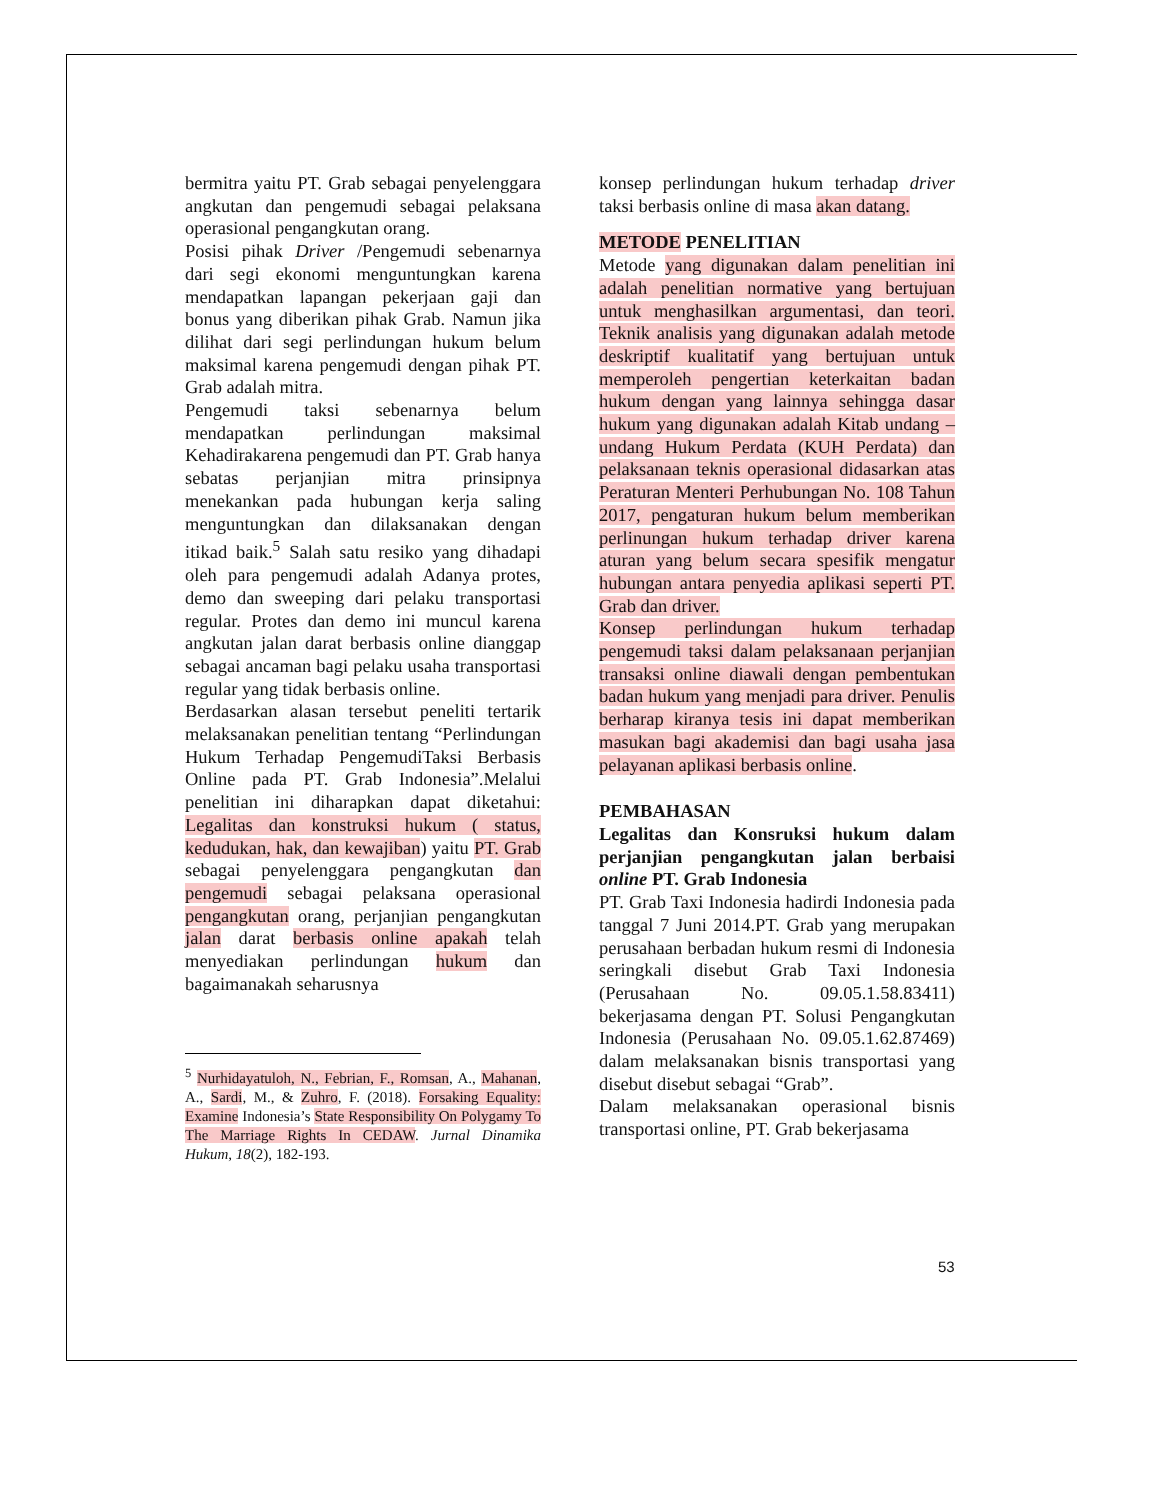bermitra yaitu PT. Grab sebagai penyelenggara angkutan dan pengemudi sebagai pelaksana operasional pengangkutan orang.
Posisi pihak Driver /Pengemudi sebenarnya dari segi ekonomi menguntungkan karena mendapatkan lapangan pekerjaan gaji dan bonus yang diberikan pihak Grab. Namun jika dilihat dari segi perlindungan hukum belum maksimal karena pengemudi dengan pihak PT. Grab adalah mitra.
Pengemudi taksi sebenarnya belum mendapatkan perlindungan maksimal Kehadirakarena pengemudi dan PT. Grab hanya sebatas perjanjian mitra prinsipnya menekankan pada hubungan kerja saling menguntungkan dan dilaksanakan dengan itikad baik.<sup>5</sup> Salah satu resiko yang dihadapi oleh para pengemudi adalah Adanya protes, demo dan sweeping dari pelaku transportasi regular. Protes dan demo ini muncul karena angkutan jalan darat berbasis online dianggap sebagai ancaman bagi pelaku usaha transportasi regular yang tidak berbasis online.
Berdasarkan alasan tersebut peneliti tertarik melaksanakan penelitian tentang “Perlindungan Hukum Terhadap PengemudiTaksi Berbasis Online pada PT. Grab Indonesia”.Melalui penelitian ini diharapkan dapat diketahui: Legalitas dan konstruksi hukum ( status, kedudukan, hak, dan kewajiban) yaitu PT. Grab sebagai penyelenggara pengangkutan dan pengemudi sebagai pelaksana operasional pengangkutan orang, perjanjian pengangkutan jalan darat berbasis online apakah telah menyediakan perlindungan hukum dan bagaimanakah seharusnya
<sup>5</sup> Nurhidayatuloh, N., Febrian, F., Romsan, A., Mahanan, A., Sardi, M., & Zuhro, F. (2018). Forsaking Equality: Examine Indonesia’s State Responsibility On Polygamy To The Marriage Rights In CEDAW. Jurnal Dinamika Hukum, 18(2), 182-193.
konsep perlindungan hukum terhadap driver taksi berbasis online di masa akan datang.
METODE PENELITIAN
Metode yang digunakan dalam penelitian ini adalah penelitian normative yang bertujuan untuk menghasilkan argumentasi, dan teori. Teknik analisis yang digunakan adalah metode deskriptif kualitatif yang bertujuan untuk memperoleh pengertian keterkaitan badan hukum dengan yang lainnya sehingga dasar hukum yang digunakan adalah Kitab undang – undang Hukum Perdata (KUH Perdata) dan pelaksanaan teknis operasional didasarkan atas Peraturan Menteri Perhubungan No. 108 Tahun 2017, pengaturan hukum belum memberikan perlinungan hukum terhadap driver karena aturan yang belum secara spesifik mengatur hubungan antara penyedia aplikasi seperti PT. Grab dan driver.
Konsep perlindungan hukum terhadap pengemudi taksi dalam pelaksanaan perjanjian transaksi online diawali dengan pembentukan badan hukum yang menjadi para driver. Penulis berharap kiranya tesis ini dapat memberikan masukan bagi akademisi dan bagi usaha jasa pelayanan aplikasi berbasis online.
PEMBAHASAN
Legalitas dan Konsruksi hukum dalam perjanjian pengangkutan jalan berbaisi online PT. Grab Indonesia
PT. Grab Taxi Indonesia hadirdi Indonesia pada tanggal 7 Juni 2014.PT. Grab yang merupakan perusahaan berbadan hukum resmi di Indonesia seringkali disebut Grab Taxi Indonesia (Perusahaan No. 09.05.1.58.83411) bekerjasama dengan PT. Solusi Pengangkutan Indonesia (Perusahaan No. 09.05.1.62.87469) dalam melaksanakan bisnis transportasi yang disebut disebut sebagai “Grab”.
Dalam melaksanakan operasional bisnis transportasi online, PT. Grab bekerjasama
53